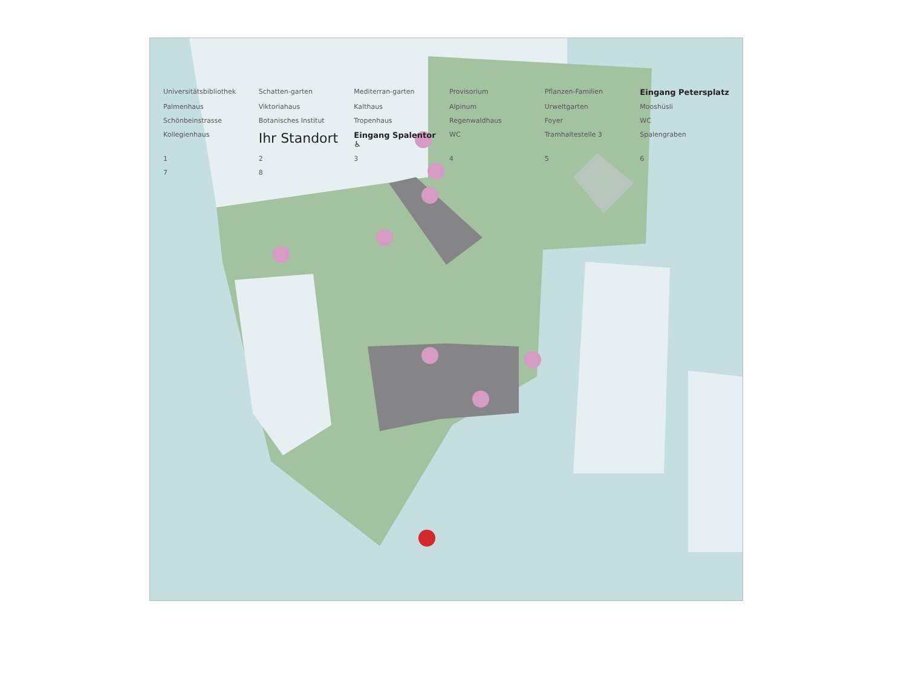Universitätsbibliothek Schatten-garten Mediterran-garten Provisorium Pflanzen-Familien Eingang Petersplatz Palmenhaus Viktoriahaus Kalthaus Alpinum Urweltgarten Mooshüsli Schönbeinstrasse Botanisches Institut Tropenhaus Regenwaldhaus Foyer WC Kollegienhaus Ihr Standort Eingang Spalentor ♿ WC Tramhaltestelle 3 Spalengraben 12345678